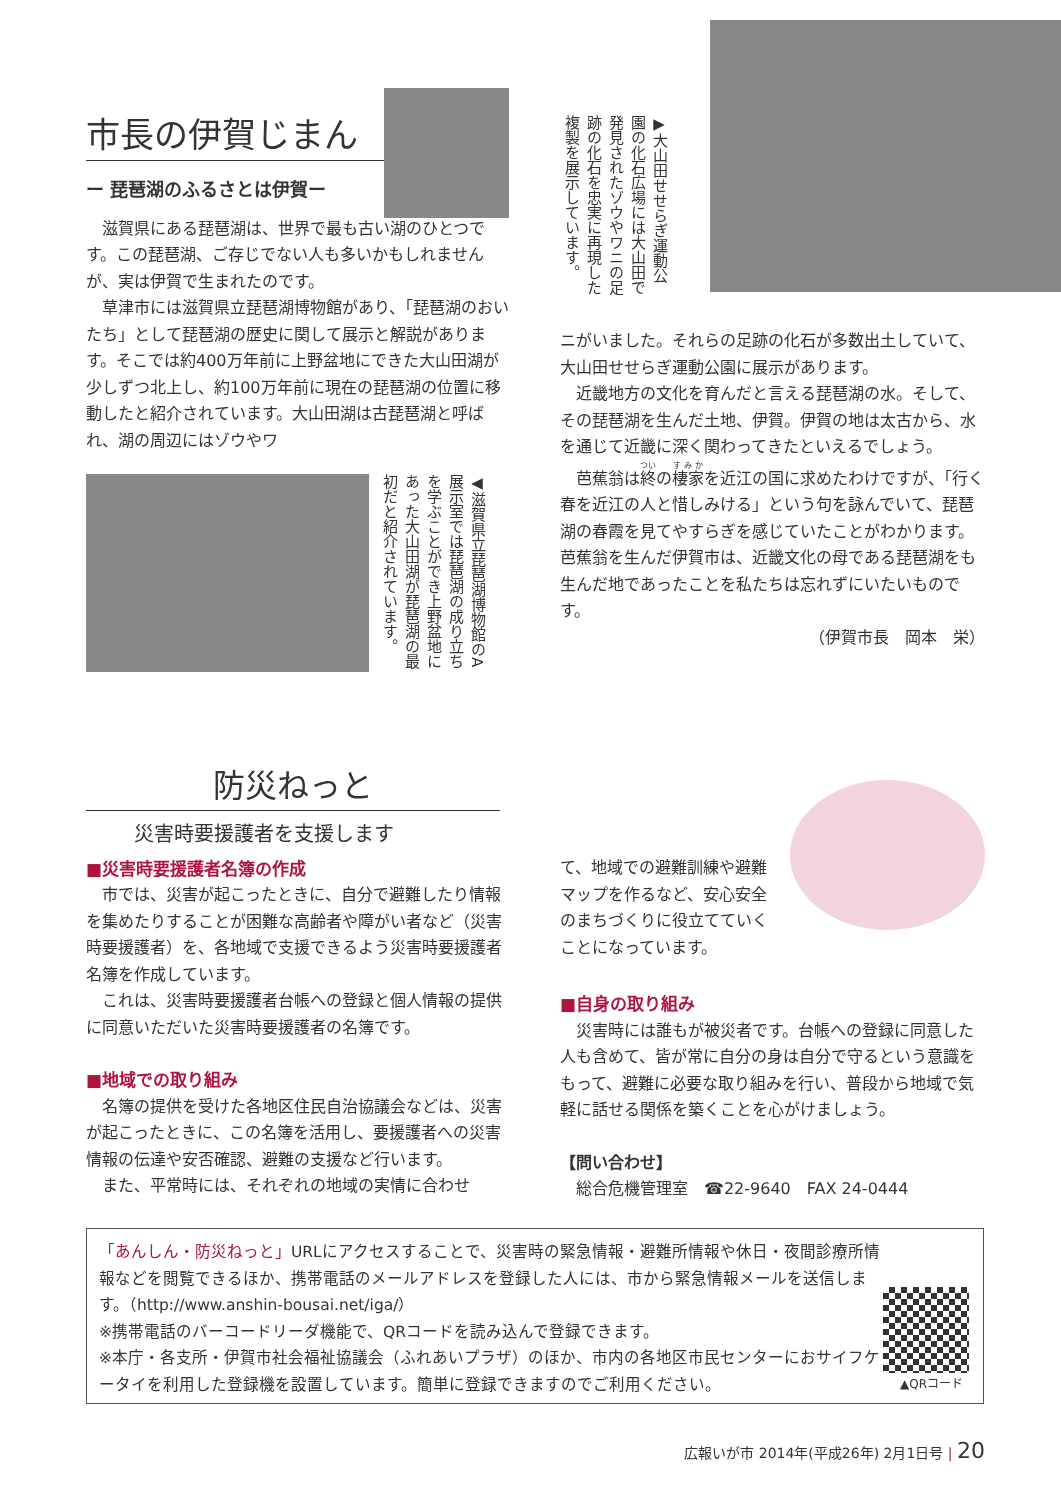市長の伊賀じまん
ー 琵琶湖のふるさとは伊賀ー
滋賀県にある琵琶湖は、世界で最も古い湖のひとつです。この琵琶湖、ご存じでない人も多いかもしれませんが、実は伊賀で生まれたのです。
草津市には滋賀県立琵琶湖博物館があり、「琵琶湖のおいたち」として琵琶湖の歴史に関して展示と解説があります。そこでは約400万年前に上野盆地にできた大山田湖が少しずつ北上し、約100万年前に現在の琵琶湖の位置に移動したと紹介されています。大山田湖は古琵琶湖と呼ばれ、湖の周辺にはゾウやワ
◀滋賀県立琵琶湖博物館のA展示室では琵琶湖の成り立ちを学ぶことができ上野盆地にあった大山田湖が琵琶湖の最初だと紹介されています。
▶大山田せせらぎ運動公園の化石広場には大山田で発見されたゾウやワニの足跡の化石を忠実に再現した複製を展示しています。
ニがいました。それらの足跡の化石が多数出土していて、大山田せせらぎ運動公園に展示があります。
近畿地方の文化を育んだと言える琵琶湖の水。そして、その琵琶湖を生んだ土地、伊賀。伊賀の地は太古から、水を通じて近畿に深く関わってきたといえるでしょう。
芭蕉翁は終の棲家を近江の国に求めたわけですが、「行く春を近江の人と惜しみける」という句を詠んでいて、琵琶湖の春霞を見てやすらぎを感じていたことがわかります。芭蕉翁を生んだ伊賀市は、近畿文化の母である琵琶湖をも生んだ地であったことを私たちは忘れずにいたいものです。
（伊賀市長　岡本　栄）
防災ねっと
災害時要援護者を支援します
■災害時要援護者名簿の作成
市では、災害が起こったときに、自分で避難したり情報を集めたりすることが困難な高齢者や障がい者など（災害時要援護者）を、各地域で支援できるよう災害時要援護者名簿を作成しています。
これは、災害時要援護者台帳への登録と個人情報の提供に同意いただいた災害時要援護者の名簿です。
■地域での取り組み
名簿の提供を受けた各地区住民自治協議会などは、災害が起こったときに、この名簿を活用し、要援護者への災害情報の伝達や安否確認、避難の支援など行います。
また、平常時には、それぞれの地域の実情に合わせ
て、地域での避難訓練や避難マップを作るなど、安心安全のまちづくりに役立てていくことになっています。
■自身の取り組み
災害時には誰もが被災者です。台帳への登録に同意した人も含めて、皆が常に自分の身は自分で守るという意識をもって、避難に必要な取り組みを行い、普段から地域で気軽に話せる関係を築くことを心がけましょう。
【問い合わせ】
総合危機管理室　☎22-9640　FAX 24-0444
「あんしん・防災ねっと」URLにアクセスすることで、災害時の緊急情報・避難所情報や休日・夜間診療所情報などを閲覧できるほか、携帯電話のメールアドレスを登録した人には、市から緊急情報メールを送信します。（http://www.anshin-bousai.net/iga/）
※携帯電話のバーコードリーダ機能で、QRコードを読み込んで登録できます。
※本庁・各支所・伊賀市社会福祉協議会（ふれあいプラザ）のほか、市内の各地区市民センターにおサイフケータイを利用した登録機を設置しています。簡単に登録できますのでご利用ください。
▲QRコード
広報いが市 2014年(平成26年) 2月1日号 | 20